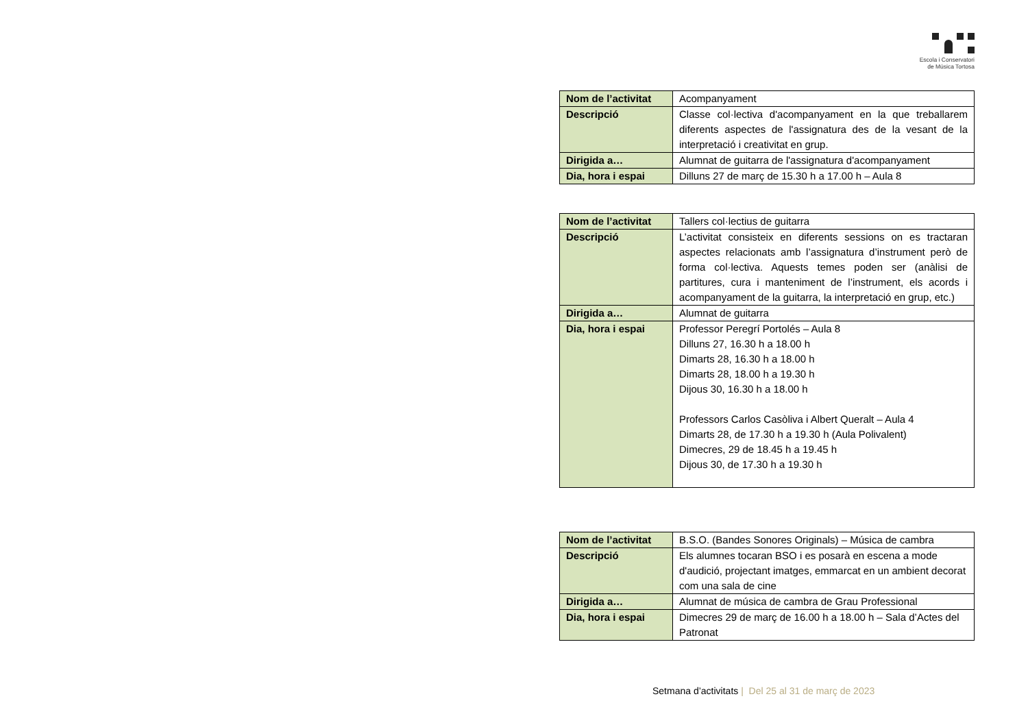Escola i Conservatori
de Música Tortosa
| Nom de l’activitat | Acompanyament |
| Descripció | Classe col·lectiva d'acompanyament en la que treballarem diferents aspectes de l'assignatura des de la vesant de la interpretació i creativitat en grup. |
| Dirigida a… | Alumnat de guitarra de l'assignatura d'acompanyament |
| Dia, hora i espai | Dilluns 27 de març de 15.30 h a 17.00 h – Aula 8 |
| Nom de l’activitat | Tallers col·lectius de guitarra |
| Descripció | L’activitat consisteix en diferents sessions on es tractaran aspectes relacionats amb l’assignatura d’instrument però de forma col·lectiva. Aquests temes poden ser (anàlisi de partitures, cura i manteniment de l’instrument, els acords i acompanyament de la guitarra, la interpretació en grup, etc.) |
| Dirigida a… | Alumnat de guitarra |
| Dia, hora i espai | Professor Peregrí Portolés – Aula 8 Dilluns 27, 16.30 h a 18.00 h Dimarts 28, 16.30 h a 18.00 h Dimarts 28, 18.00 h a 19.30 h Dijous 30, 16.30 h a 18.00 h Professors Carlos Casòliva i Albert Queralt – Aula 4 Dimarts 28, de 17.30 h a 19.30 h (Aula Polivalent) Dimecres, 29 de 18.45 h a 19.45 h Dijous 30, de 17.30 h a 19.30 h |
| Nom de l’activitat | B.S.O. (Bandes Sonores Originals) – Música de cambra |
| Descripció | Els alumnes tocaran BSO i es posarà en escena a mode d'audició, projectant imatges, emmarcat en un ambient decorat com una sala de cine |
| Dirigida a… | Alumnat de música de cambra de Grau Professional |
| Dia, hora i espai | Dimecres 29 de març de 16.00 h a 18.00 h – Sala d’Actes del Patronat |
Setmana d’activitats | Del 25 al 31 de març de 2023